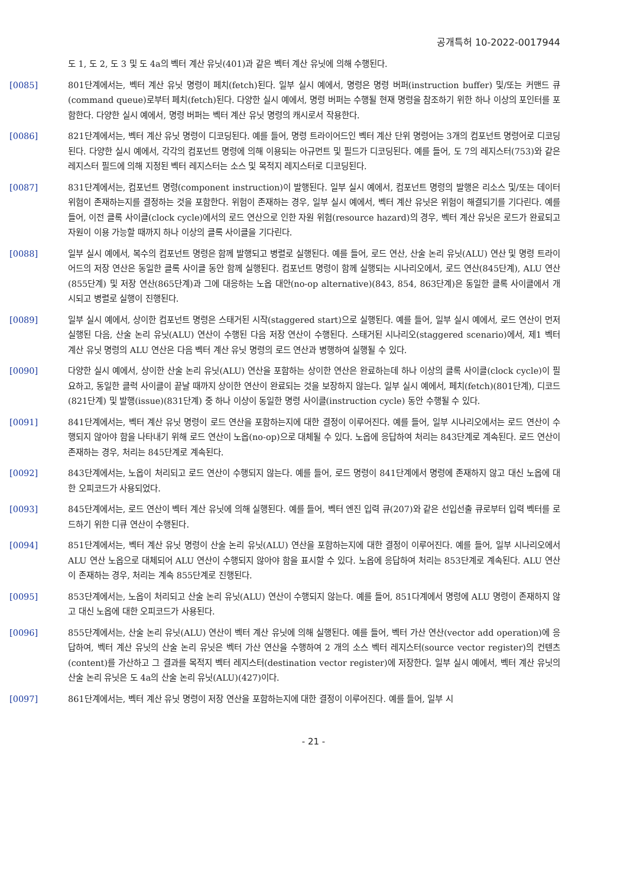공개특허 10-2022-0017944
도 1, 도 2, 도 3 및 도 4a의 벡터 계산 유닛(401)과 같은 벡터 계산 유닛에 의해 수행된다.
[0085] 801단계에서는, 벡터 계산 유닛 명령이 페치(fetch)된다. 일부 실시 예에서, 명령은 명령 버퍼(instruction buffer) 및/또는 커맨드 큐(command queue)로부터 페치(fetch)된다. 다양한 실시 예에서, 명령 버퍼는 수행될 현재 명령을 참조하기 위한 하나 이상의 포인터를 포함한다. 다양한 실시 예에서, 명령 버퍼는 벡터 계산 유닛 명령의 캐시로서 작용한다.
[0086] 821단계에서는, 벡터 계산 유닛 명령이 디코딩된다. 예를 들어, 명령 트라이어드인 벡터 계산 단위 명령어는 3개의 컴포넌트 명령어로 디코딩된다. 다양한 실시 예에서, 각각의 컴포넌트 명령에 의해 이용되는 아규먼트 및 필드가 디코딩된다. 예를 들어, 도 7의 레지스터(753)와 같은 레지스터 필드에 의해 지정된 벡터 레지스터는 소스 및 목적지 레지스터로 디코딩된다.
[0087] 831단계에서는, 컴포넌트 명령(component instruction)이 발행된다. 일부 실시 예에서, 컴포넌트 명령의 발행은 리소스 및/또는 데이터 위험이 존재하는지를 결정하는 것을 포함한다. 위험이 존재하는 경우, 일부 실시 예에서, 벡터 계산 유닛은 위험이 해결되기를 기다린다. 예를 들어, 이전 클록 사이클(clock cycle)에서의 로드 연산으로 인한 자원 위험(resource hazard)의 경우, 벡터 계산 유닛은 로드가 완료되고 자원이 이용 가능할 때까지 하나 이상의 클록 사이클을 기다린다.
[0088] 일부 실시 예에서, 복수의 컴포넌트 명령은 함께 발행되고 병렬로 실행된다. 예를 들어, 로드 연산, 산술 논리 유닛(ALU) 연산 및 명령 트라이어드의 저장 연산은 동일한 클록 사이클 동안 함께 실행된다. 컴포넌트 명령이 함께 실행되는 시나리오에서, 로드 연산(845단계), ALU 연산(855단계) 및 저장 연산(865단계)과 그에 대응하는 노옵 대안(no-op alternative)(843, 854, 863단계)은 동일한 클록 사이클에서 개시되고 병렬로 실행이 진행된다.
[0089] 일부 실시 예에서, 상이한 컴포넌트 명령은 스태거된 시작(staggered start)으로 실행된다. 예를 들어, 일부 실시 예에서, 로드 연산이 먼저 실행된 다음, 산술 논리 유닛(ALU) 연산이 수행된 다음 저장 연산이 수행된다. 스태거된 시나리오(staggered scenario)에서, 제1 벡터 계산 유닛 명령의 ALU 연산은 다음 벡터 계산 유닛 명령의 로드 연산과 병행하여 실행될 수 있다.
[0090] 다양한 실시 예에서, 상이한 산술 논리 유닛(ALU) 연산을 포함하는 상이한 연산은 완료하는데 하나 이상의 클록 사이클(clock cycle)이 필요하고, 동일한 클럭 사이클이 끝날 때까지 상이한 연산이 완료되는 것을 보장하지 않는다. 일부 실시 예에서, 페치(fetch)(801단계), 디코드(821단계) 및 발행(issue)(831단계) 중 하나 이상이 동일한 명령 사이클(instruction cycle) 동안 수행될 수 있다.
[0091] 841단계에서는, 벡터 계산 유닛 명령이 로드 연산을 포함하는지에 대한 결정이 이루어진다. 예를 들어, 일부 시나리오에서는 로드 연산이 수행되지 않아야 함을 나타내기 위해 로드 연산이 노옵(no-op)으로 대체될 수 있다. 노옵에 응답하여 처리는 843단계로 계속된다. 로드 연산이 존재하는 경우, 처리는 845단계로 계속된다.
[0092] 843단계에서는, 노옵이 처리되고 로드 연산이 수행되지 않는다. 예를 들어, 로드 명령이 841단계에서 명령에 존재하지 않고 대신 노옵에 대한 오피코드가 사용되었다.
[0093] 845단계에서는, 로드 연산이 벡터 계산 유닛에 의해 실행된다. 예를 들어, 벡터 엔진 입력 큐(207)와 같은 선입선출 큐로부터 입력 벡터를 로드하기 위한 디큐 연산이 수행된다.
[0094] 851단계에서는, 벡터 계산 유닛 명령이 산술 논리 유닛(ALU) 연산을 포함하는지에 대한 결정이 이루어진다. 예를 들어, 일부 시나리오에서 ALU 연산 노옵으로 대체되어 ALU 연산이 수행되지 않아야 함을 표시할 수 있다. 노옵에 응답하여 처리는 853단계로 계속된다. ALU 연산이 존재하는 경우, 처리는 계속 855단계로 진행된다.
[0095] 853단계에서는, 노옵이 처리되고 산술 논리 유닛(ALU) 연산이 수행되지 않는다. 예를 들어, 851다계에서 명령에 ALU 명령이 존재하지 않고 대신 노옵에 대한 오피코드가 사용된다.
[0096] 855단계에서는, 산술 논리 유닛(ALU) 연산이 벡터 계산 유닛에 의해 실행된다. 예를 들어, 벡터 가산 연산(vector add operation)에 응답하여, 벡터 계산 유닛의 산술 논리 유닛은 벡터 가산 연산을 수행하여 2 개의 소스 벡터 레지스터(source vector register)의 컨텐츠(content)를 가산하고 그 결과를 목적지 벡터 레지스터(destination vector register)에 저장한다. 일부 실시 예에서, 벡터 계산 유닛의 산술 논리 유닛은 도 4a의 산술 논리 유닛(ALU)(427)이다.
[0097] 861단계에서는, 벡터 계산 유닛 명령이 저장 연산을 포함하는지에 대한 결정이 이루어진다. 예를 들어, 일부 시
- 21 -